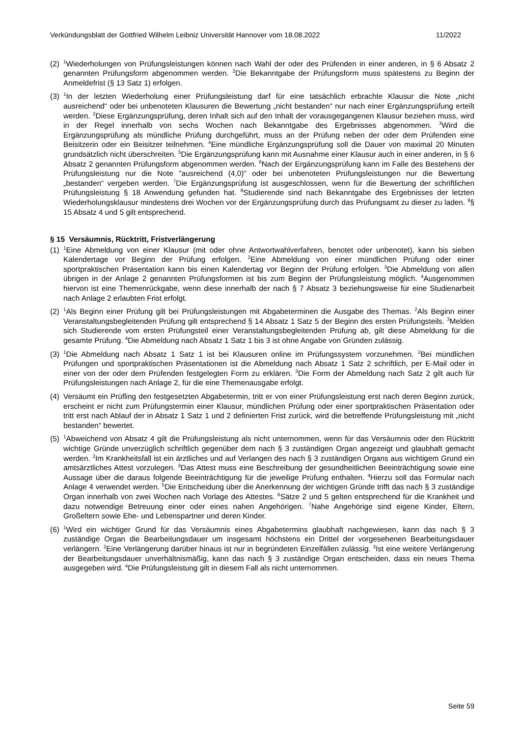Verkündungsblatt der Gottfried Wilhelm Leibniz Universität Hannover vom 18.08.2022 11/2022
(2) <sup>1</sup>Wiederholungen von Prüfungsleistungen können nach Wahl der oder des Prüfenden in einer anderen, in § 6 Absatz 2 genannten Prüfungsform abgenommen werden. <sup>2</sup>Die Bekanntgabe der Prüfungsform muss spätestens zu Beginn der Anmeldefrist (§ 13 Satz 1) erfolgen.
(3) <sup>1</sup>In der letzten Wiederholung einer Prüfungsleistung darf für eine tatsächlich erbrachte Klausur die Note „nicht ausreichend“ oder bei unbenoteten Klausuren die Bewertung „nicht bestanden“ nur nach einer Ergänzungsprüfung erteilt werden. <sup>2</sup>Diese Ergänzungsprüfung, deren Inhalt sich auf den Inhalt der vorausgegangenen Klausur beziehen muss, wird in der Regel innerhalb von sechs Wochen nach Bekanntgabe des Ergebnisses abgenommen. <sup>3</sup>Wird die Ergänzungsprüfung als mündliche Prüfung durchgeführt, muss an der Prüfung neben der oder dem Prüfenden eine Beisitzerin oder ein Beisitzer teilnehmen. <sup>4</sup>Eine mündliche Ergänzungsprüfung soll die Dauer von maximal 20 Minuten grundsätzlich nicht überschreiten. <sup>5</sup>Die Ergänzungsprüfung kann mit Ausnahme einer Klausur auch in einer anderen, in § 6 Absatz 2 genannten Prüfungsform abgenommen werden. <sup>6</sup>Nach der Ergänzungsprüfung kann im Falle des Bestehens der Prüfungsleistung nur die Note "ausreichend (4,0)" oder bei unbenoteten Prüfungsleistungen nur die Bewertung „bestanden“ vergeben werden. <sup>7</sup>Die Ergänzungsprüfung ist ausgeschlossen, wenn für die Bewertung der schriftlichen Prüfungsleistung § 18 Anwendung gefunden hat. <sup>8</sup>Studierende sind nach Bekanntgabe des Ergebnisses der letzten Wiederholungsklausur mindestens drei Wochen vor der Ergänzungsprüfung durch das Prüfungsamt zu dieser zu laden. <sup>9</sup>§ 15 Absatz 4 und 5 gilt entsprechend.
§ 15 Versäumnis, Rücktritt, Fristverlängerung
(1) <sup>1</sup>Eine Abmeldung von einer Klausur (mit oder ohne Antwortwahlverfahren, benotet oder unbenotet), kann bis sieben Kalendertage vor Beginn der Prüfung erfolgen. <sup>2</sup>Eine Abmeldung von einer mündlichen Prüfung oder einer sportpraktischen Präsentation kann bis einen Kalendertag vor Beginn der Prüfung erfolgen. <sup>3</sup>Die Abmeldung von allen übrigen in der Anlage 2 genannten Prüfungsformen ist bis zum Beginn der Prüfungsleistung möglich. <sup>4</sup>Ausgenommen hiervon ist eine Themenrückgabe, wenn diese innerhalb der nach § 7 Absatz 3 beziehungsweise für eine Studienarbeit nach Anlage 2 erlaubten Frist erfolgt.
(2) <sup>1</sup>Als Beginn einer Prüfung gilt bei Prüfungsleistungen mit Abgabeterminen die Ausgabe des Themas. <sup>2</sup>Als Beginn einer Veranstaltungsbegleitenden Prüfung gilt entsprechend § 14 Absatz 1 Satz 5 der Beginn des ersten Prüfungsteils. <sup>3</sup>Melden sich Studierende vom ersten Prüfungsteil einer Veranstaltungsbegleitenden Prüfung ab, gilt diese Abmeldung für die gesamte Prüfung. <sup>4</sup>Die Abmeldung nach Absatz 1 Satz 1 bis 3 ist ohne Angabe von Gründen zulässig.
(3) <sup>1</sup>Die Abmeldung nach Absatz 1 Satz 1 ist bei Klausuren online im Prüfungssystem vorzunehmen. <sup>2</sup>Bei mündlichen Prüfungen und sportpraktischen Präsentationen ist die Abmeldung nach Absatz 1 Satz 2 schriftlich, per E-Mail oder in einer von der oder dem Prüfenden festgelegten Form zu erklären. <sup>3</sup>Die Form der Abmeldung nach Satz 2 gilt auch für Prüfungsleistungen nach Anlage 2, für die eine Themenausgabe erfolgt.
(4) Versäumt ein Prüfling den festgesetzten Abgabetermin, tritt er von einer Prüfungsleistung erst nach deren Beginn zurück, erscheint er nicht zum Prüfungstermin einer Klausur, mündlichen Prüfung oder einer sportpraktischen Präsentation oder tritt erst nach Ablauf der in Absatz 1 Satz 1 und 2 definierten Frist zurück, wird die betreffende Prüfungsleistung mit „nicht bestanden“ bewertet.
(5) <sup>1</sup>Abweichend von Absatz 4 gilt die Prüfungsleistung als nicht unternommen, wenn für das Versäumnis oder den Rücktritt wichtige Gründe unverzüglich schriftlich gegenüber dem nach § 3 zuständigen Organ angezeigt und glaubhaft gemacht werden. <sup>2</sup>Im Krankheitsfall ist ein ärztliches und auf Verlangen des nach § 3 zuständigen Organs aus wichtigem Grund ein amtsärztliches Attest vorzulegen. <sup>3</sup>Das Attest muss eine Beschreibung der gesundheitlichen Beeinträchtigung sowie eine Aussage über die daraus folgende Beeinträchtigung für die jeweilige Prüfung enthalten. <sup>4</sup>Hierzu soll das Formular nach Anlage 4 verwendet werden. <sup>5</sup>Die Entscheidung über die Anerkennung der wichtigen Gründe trifft das nach § 3 zuständige Organ innerhalb von zwei Wochen nach Vorlage des Attestes. <sup>6</sup>Sätze 2 und 5 gelten entsprechend für die Krankheit und dazu notwendige Betreuung einer oder eines nahen Angehörigen. <sup>7</sup>Nahe Angehörige sind eigene Kinder, Eltern, Großeltern sowie Ehe- und Lebenspartner und deren Kinder.
(6) <sup>1</sup>Wird ein wichtiger Grund für das Versäumnis eines Abgabetermins glaubhaft nachgewiesen, kann das nach § 3 zuständige Organ die Bearbeitungsdauer um insgesamt höchstens ein Drittel der vorgesehenen Bearbeitungsdauer verlängern. <sup>2</sup>Eine Verlängerung darüber hinaus ist nur in begründeten Einzelfällen zulässig. <sup>3</sup>Ist eine weitere Verlängerung der Bearbeitungsdauer unverhältnismäßig, kann das nach § 3 zuständige Organ entscheiden, dass ein neues Thema ausgegeben wird. <sup>4</sup>Die Prüfungsleistung gilt in diesem Fall als nicht unternommen.
Seite 59